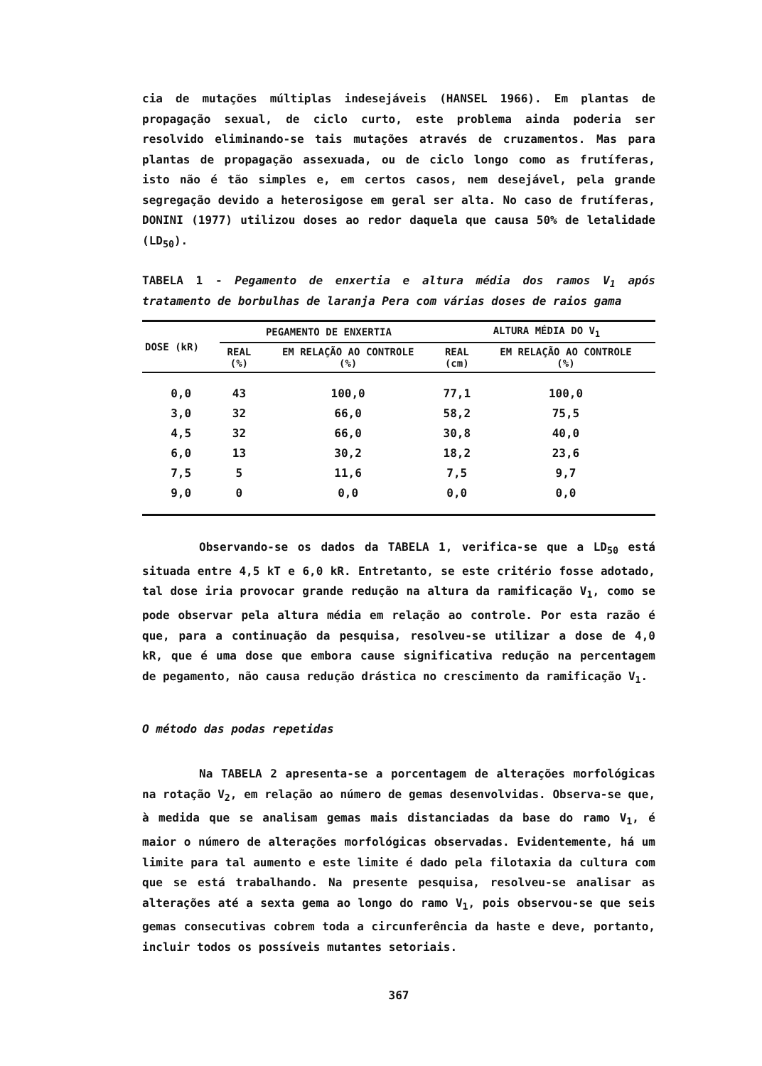cia de mutações múltiplas indesejáveis (HANSEL 1966). Em plantas de propagação sexual, de ciclo curto, este problema ainda poderia ser resolvido eliminando-se tais mutações através de cruzamentos. Mas para plantas de propagação assexuada, ou de ciclo longo como as frutíferas, isto não é tão simples e, em certos casos, nem desejável, pela grande segregação devido a heterosigose em geral ser alta. No caso de frutíferas, DONINI (1977) utilizou doses ao redor daquela que causa 50% de letalidade (LD<sub>50</sub>).
TABELA 1 - Pegamento de enxertia e altura média dos ramos V<sub>1</sub> após tratamento de borbulhas de laranja Pera com várias doses de raios gama
| DOSE (kR) | PEGAMENTO DE ENXERTIA | | ALTURA MÉDIA DO V<sub>1</sub> | |
| --- | --- | --- | --- | --- |
| | REAL (%) | EM RELAÇÃO AO CONTROLE (%) | REAL (cm) | EM RELAÇÃO AO CONTROLE (%) |
| 0,0 | 43 | 100,0 | 77,1 | 100,0 |
| 3,0 | 32 | 66,0 | 58,2 | 75,5 |
| 4,5 | 32 | 66,0 | 30,8 | 40,0 |
| 6,0 | 13 | 30,2 | 18,2 | 23,6 |
| 7,5 | 5 | 11,6 | 7,5 | 9,7 |
| 9,0 | 0 | 0,0 | 0,0 | 0,0 |
Observando-se os dados da TABELA 1, verifica-se que a LD<sub>50</sub> está situada entre 4,5 kT e 6,0 kR. Entretanto, se este critério fosse adotado, tal dose iria provocar grande redução na altura da ramificação V<sub>1</sub>, como se pode observar pela altura média em relação ao controle. Por esta razão é que, para a continuação da pesquisa, resolveu-se utilizar a dose de 4,0 kR, que é uma dose que embora cause significativa redução na percentagem de pegamento, não causa redução drástica no crescimento da ramificação V<sub>1</sub>.
O método das podas repetidas
Na TABELA 2 apresenta-se a porcentagem de alterações morfológicas na rotação V<sub>2</sub>, em relação ao número de gemas desenvolvidas. Observa-se que, à medida que se analisam gemas mais distanciadas da base do ramo V<sub>1</sub>, é maior o número de alterações morfológicas observadas. Evidentemente, há um limite para tal aumento e este limite é dado pela filotaxia da cultura com que se está trabalhando. Na presente pesquisa, resolveu-se analisar as alterações até a sexta gema ao longo do ramo V<sub>1</sub>, pois observou-se que seis gemas consecutivas cobrem toda a circunferência da haste e deve, portanto, incluir todos os possíveis mutantes setoriais.
367